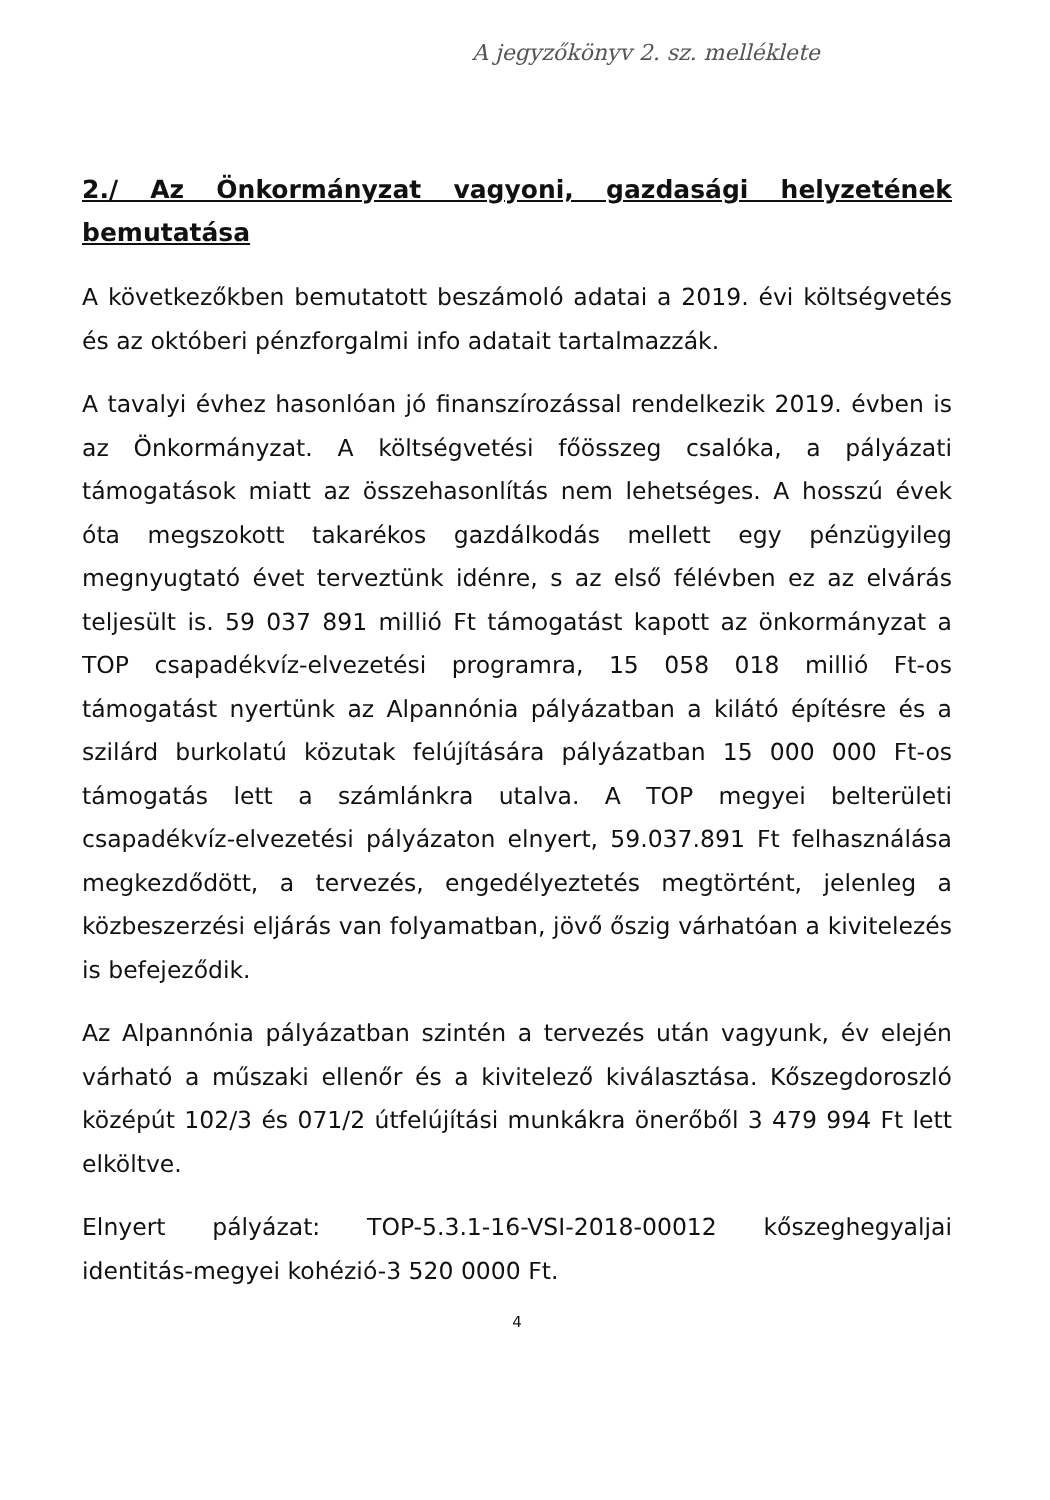A jegyzőkönyv 2. sz. melléklete
2./ Az Önkormányzat vagyoni, gazdasági helyzetének bemutatása
A következőkben bemutatott beszámoló adatai a 2019. évi költségvetés és az októberi pénzforgalmi info adatait tartalmazzák.
A tavalyi évhez hasonlóan jó finanszírozással rendelkezik 2019. évben is az Önkormányzat. A költségvetési főösszeg csalóka, a pályázati támogatások miatt az összehasonlítás nem lehetséges. A hosszú évek óta megszokott takarékos gazdálkodás mellett egy pénzügyileg megnyugtató évet terveztünk idénre, s az első félévben ez az elvárás teljesült is. 59 037 891 millió Ft támogatást kapott az önkormányzat a TOP csapadékvíz-elvezetési programra, 15 058 018 millió Ft-os támogatást nyertünk az Alpannónia pályázatban a kilátó építésre és a szilárd burkolatú közutak felújítására pályázatban 15 000 000 Ft-os támogatás lett a számlánkra utalva. A TOP megyei belterületi csapadékvíz-elvezetési pályázaton elnyert, 59.037.891 Ft felhasználása megkezdődött, a tervezés, engedélyeztetés megtörtént, jelenleg a közbeszerzési eljárás van folyamatban, jövő őszig várhatóan a kivitelezés is befejeződik.
Az Alpannónia pályázatban szintén a tervezés után vagyunk, év elején várható a műszaki ellenőr és a kivitelező kiválasztása. Kőszegdoroszló középút 102/3 és 071/2 útfelújítási munkákra önerőből 3 479 994 Ft lett elköltve.
Elnyert pályázat: TOP-5.3.1-16-VSI-2018-00012 kőszeghegyaljai identitás-megyei kohézió-3 520 0000 Ft.
4